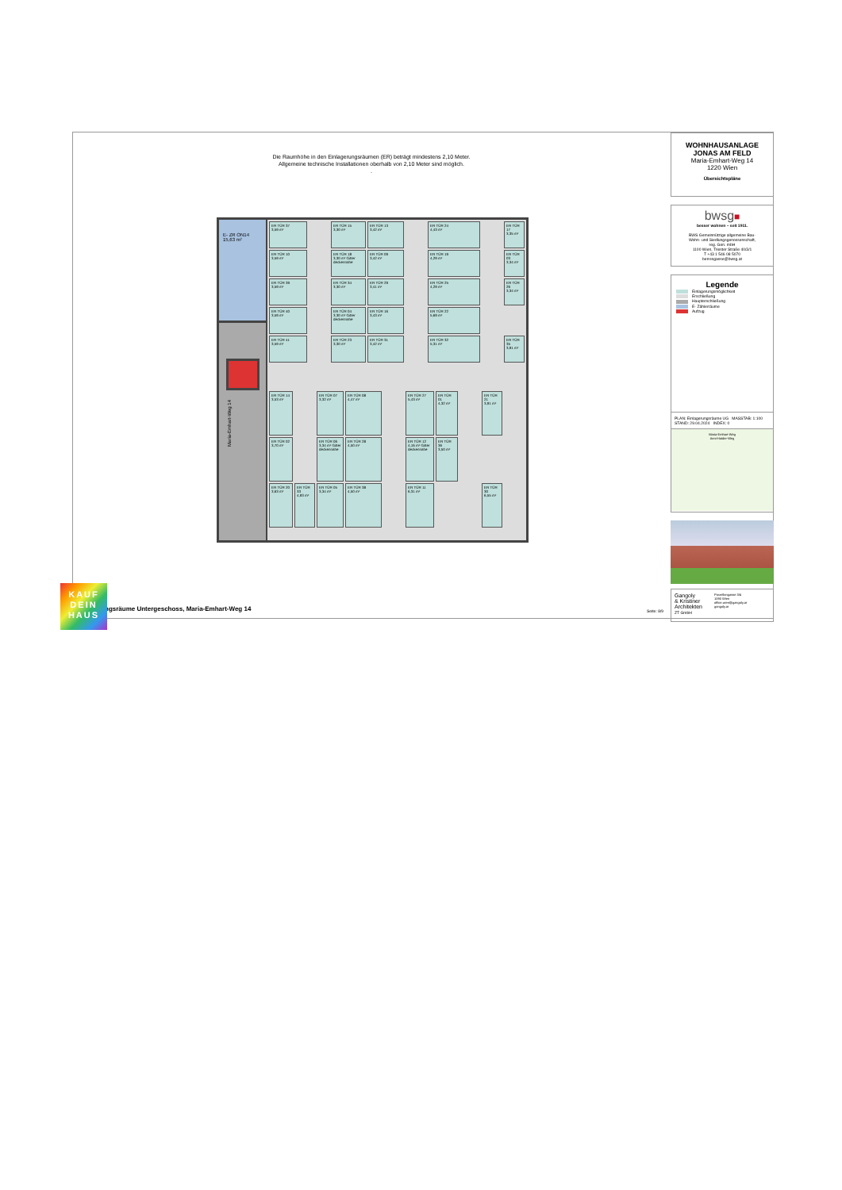Die Raumhöhe in den Einlagerungsräumen (ER) beträgt mindestens 2,10 Meter.
Allgemeine technische Installationen oberhalb von 2,10 Meter sind möglich.
.
E- ZR ON14
15,63 m²
Maria-Emhart-Weg 14
ER TÜR 37
3,59 m²
ER TÜR 15
3,30 m²
ER TÜR 13
3,42 m²
ER TÜR 24
4,43 m²
ER TÜR 17
3,35 m²
ER TÜR 10
3,59 m²
ER TÜR 18
3,30 m² Gitter deckennahe
ER TÜR 09
3,42 m²
ER TÜR 19
4,29 m²
ER TÜR 03
3,34 m²
ER TÜR 39
3,59 m²
ER TÜR 34
3,30 m²
ER TÜR 29
3,41 m²
ER TÜR 25
4,29 m²
ER TÜR 26
3,34 m²
ER TÜR 40
3,59 m²
ER TÜR 04
3,30 m² Gitter deckennahe
ER TÜR 16
3,43 m²
ER TÜR 22
5,69 m²
ER TÜR 41
3,59 m²
ER TÜR 23
3,30 m²
ER TÜR 31
3,42 m²
ER TÜR 32
5,31 m²
ER TÜR 35
3,91 m²
ER TÜR 14
3,53 m²
ER TÜR 07
3,32 m²
ER TÜR 08
4,47 m²
ER TÜR 27
5,43 m²
ER TÜR 01
4,32 m²
ER TÜR 21
3,91 m²
ER TÜR 02
3,70 m²
ER TÜR 06
3,34 m² Gitter deckennahe
ER TÜR 28
4,50 m²
ER TÜR 12
4,16 m² Gitter deckennahe
ER TÜR 36
3,50 m²
ER TÜR 20
3,63 m²
ER TÜR 33
4,93 m²
ER TÜR 05
3,34 m²
ER TÜR 38
4,50 m²
ER TÜR 11
6,31 m²
ER TÜR 30
6,55 m²
ngsräume Untergeschoss, Maria-Emhart-Weg 14
Seite: 8/9
WOHNHAUSANLAGE
JONAS AM FELD
Maria-Emhart-Weg 14
1220 Wien
Übersichtspläne
bwsg■
besser wohnen – seit 1911.
BWS Gemeinnützige allgemeine Bau-
Wohn- und Siedlungsgenossenschaft,
reg. Gen. mbH
1100 Wien, Triester Straße 40/3/1
T +43 1 546 08 5070
berresgasse@bwsg.at
Legende
Einlagerungsmöglichkeit
Erschließung
Haupterschließung
E- Zählerräume
Aufzug
PLAN: Einlagerungsräume UG MASSTAB: 1:100
STAND: 29.04.2024 INDEX: 0
Maria-Emhart-Weg
Anni-Haider-Weg
Gangoly
& Kristiner
Architekten
ZT GmbH
Porzellangasse 3/4
1090 Wien
office.wien@gangoly.at
gangoly.at
KAUF
DEIN
HAUS